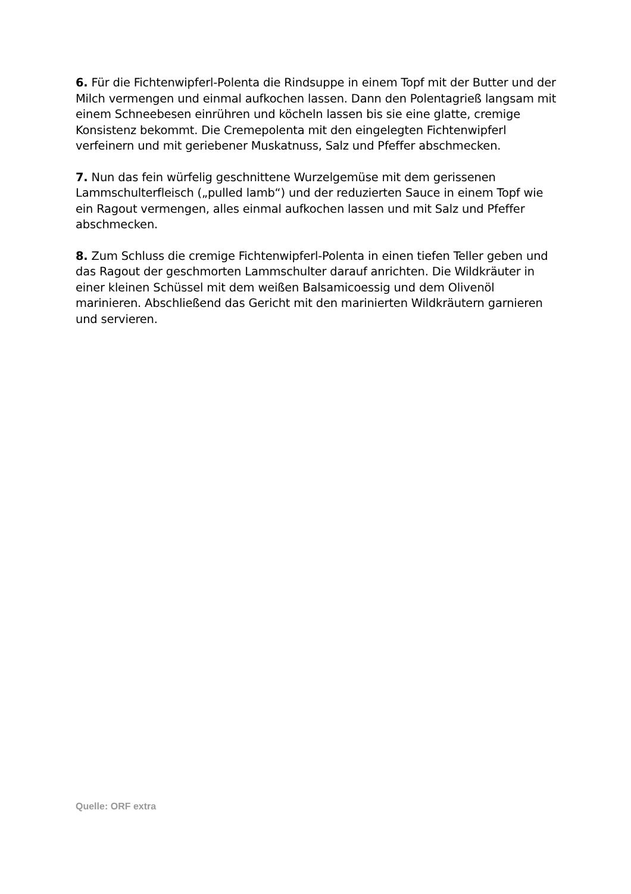6. Für die Fichtenwipferl-Polenta die Rindsuppe in einem Topf mit der Butter und der Milch vermengen und einmal aufkochen lassen. Dann den Polentagrieß langsam mit einem Schneebesen einrühren und köcheln lassen bis sie eine glatte, cremige Konsistenz bekommt. Die Cremepolenta mit den eingelegten Fichtenwipferl verfeinern und mit geriebener Muskatnuss, Salz und Pfeffer abschmecken.
7. Nun das fein würfelig geschnittene Wurzelgemüse mit dem gerissenen Lammschulterfleisch („pulled lamb“) und der reduzierten Sauce in einem Topf wie ein Ragout vermengen, alles einmal aufkochen lassen und mit Salz und Pfeffer abschmecken.
8. Zum Schluss die cremige Fichtenwipferl-Polenta in einen tiefen Teller geben und das Ragout der geschmorten Lammschulter darauf anrichten. Die Wildkräuter in einer kleinen Schüssel mit dem weißen Balsamicoessig und dem Olivenöl marinieren. Abschließend das Gericht mit den marinierten Wildkräutern garnieren und servieren.
Quelle: ORF extra